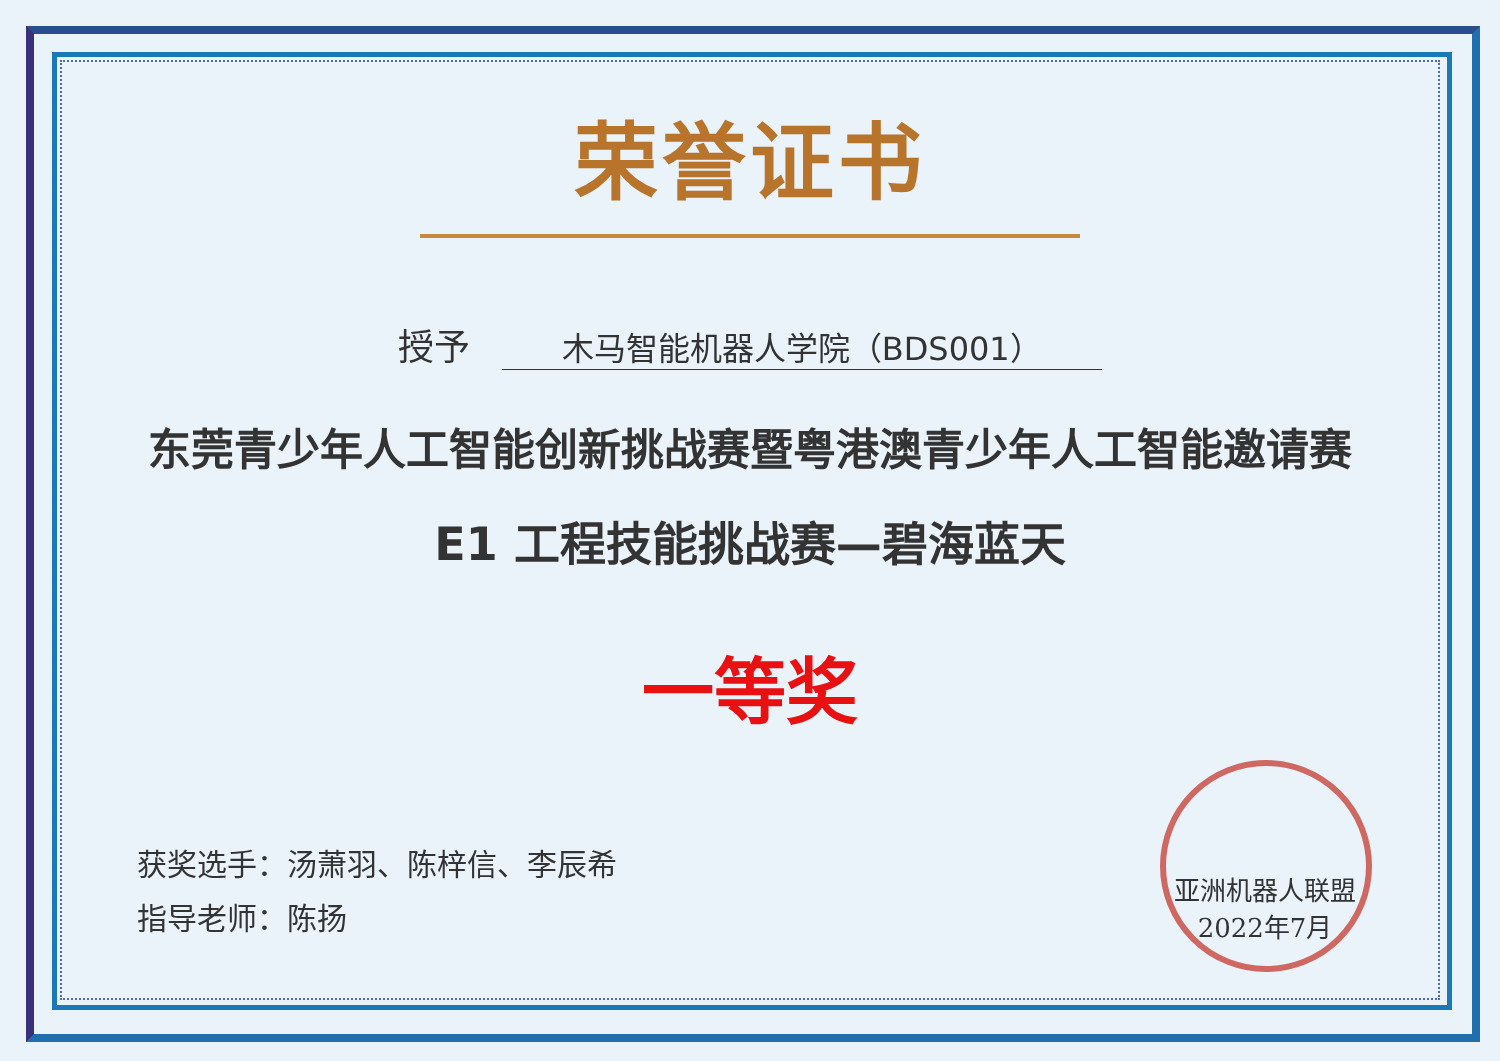荣誉证书
授予 木马智能机器人学院（BDS001）
东莞青少年人工智能创新挑战赛暨粤港澳青少年人工智能邀请赛
E1 工程技能挑战赛—碧海蓝天
一等奖
获奖选手：汤萧羽、陈梓信、李辰希
指导老师：陈扬
亚洲机器人联盟
2022年7月